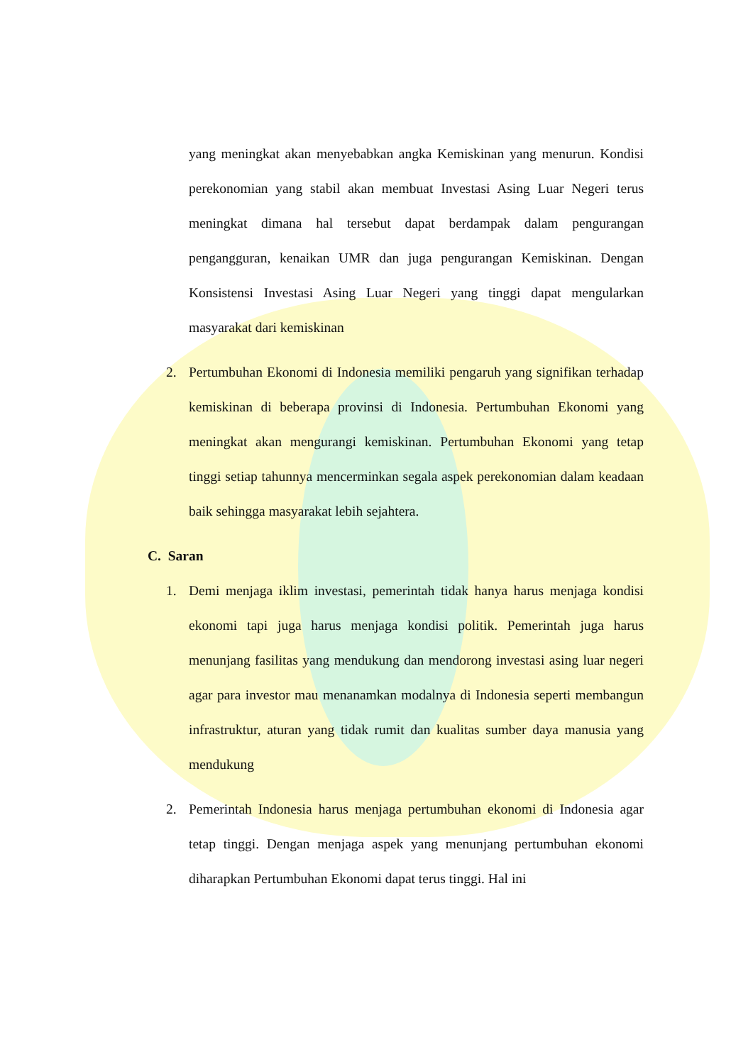yang meningkat akan menyebabkan angka Kemiskinan yang menurun. Kondisi perekonomian yang stabil akan membuat Investasi Asing Luar Negeri terus meningkat dimana hal tersebut dapat berdampak dalam pengurangan pengangguran, kenaikan UMR dan juga pengurangan Kemiskinan. Dengan Konsistensi Investasi Asing Luar Negeri yang tinggi dapat mengularkan masyarakat dari kemiskinan
2. Pertumbuhan Ekonomi di Indonesia memiliki pengaruh yang signifikan terhadap kemiskinan di beberapa provinsi di Indonesia. Pertumbuhan Ekonomi yang meningkat akan mengurangi kemiskinan. Pertumbuhan Ekonomi yang tetap tinggi setiap tahunnya mencerminkan segala aspek perekonomian dalam keadaan baik sehingga masyarakat lebih sejahtera.
C. Saran
1. Demi menjaga iklim investasi, pemerintah tidak hanya harus menjaga kondisi ekonomi tapi juga harus menjaga kondisi politik. Pemerintah juga harus menunjang fasilitas yang mendukung dan mendorong investasi asing luar negeri agar para investor mau menanamkan modalnya di Indonesia seperti membangun infrastruktur, aturan yang tidak rumit dan kualitas sumber daya manusia yang mendukung
2. Pemerintah Indonesia harus menjaga pertumbuhan ekonomi di Indonesia agar tetap tinggi. Dengan menjaga aspek yang menunjang pertumbuhan ekonomi diharapkan Pertumbuhan Ekonomi dapat terus tinggi. Hal ini